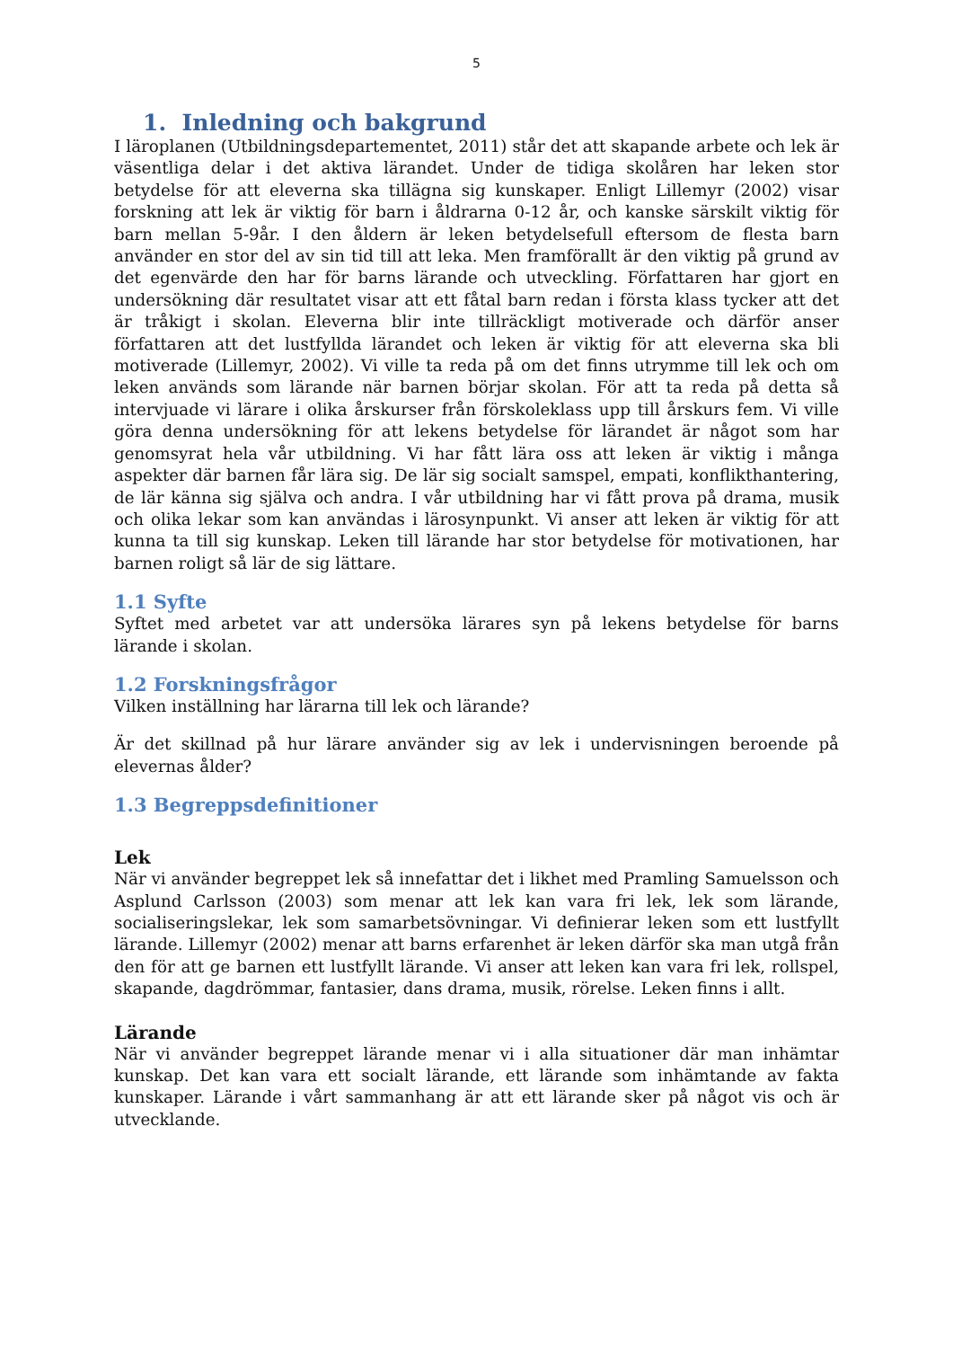5
1. Inledning och bakgrund
I läroplanen (Utbildningsdepartementet, 2011) står det att skapande arbete och lek är väsentliga delar i det aktiva lärandet. Under de tidiga skolåren har leken stor betydelse för att eleverna ska tillägna sig kunskaper. Enligt Lillemyr (2002) visar forskning att lek är viktig för barn i åldrarna 0-12 år, och kanske särskilt viktig för barn mellan 5-9år. I den åldern är leken betydelsefull eftersom de flesta barn använder en stor del av sin tid till att leka. Men framförallt är den viktig på grund av det egenvärde den har för barns lärande och utveckling. Författaren har gjort en undersökning där resultatet visar att ett fåtal barn redan i första klass tycker att det är tråkigt i skolan. Eleverna blir inte tillräckligt motiverade och därför anser författaren att det lustfyllda lärandet och leken är viktig för att eleverna ska bli motiverade (Lillemyr, 2002). Vi ville ta reda på om det finns utrymme till lek och om leken används som lärande när barnen börjar skolan. För att ta reda på detta så intervjuade vi lärare i olika årskurser från förskoleklass upp till årskurs fem. Vi ville göra denna undersökning för att lekens betydelse för lärandet är något som har genomsyrat hela vår utbildning. Vi har fått lära oss att leken är viktig i många aspekter där barnen får lära sig. De lär sig socialt samspel, empati, konflikthantering, de lär känna sig själva och andra. I vår utbildning har vi fått prova på drama, musik och olika lekar som kan användas i lärosynpunkt. Vi anser att leken är viktig för att kunna ta till sig kunskap. Leken till lärande har stor betydelse för motivationen, har barnen roligt så lär de sig lättare.
1.1 Syfte
Syftet med arbetet var att undersöka lärares syn på lekens betydelse för barns lärande i skolan.
1.2 Forskningsfrågor
Vilken inställning har lärarna till lek och lärande?
Är det skillnad på hur lärare använder sig av lek i undervisningen beroende på elevernas ålder?
1.3 Begreppsdefinitioner
Lek
När vi använder begreppet lek så innefattar det i likhet med Pramling Samuelsson och Asplund Carlsson (2003) som menar att lek kan vara fri lek, lek som lärande, socialiseringslekar, lek som samarbetsövningar. Vi definierar leken som ett lustfyllt lärande. Lillemyr (2002) menar att barns erfarenhet är leken därför ska man utgå från den för att ge barnen ett lustfyllt lärande. Vi anser att leken kan vara fri lek, rollspel, skapande, dagdrömmar, fantasier, dans drama, musik, rörelse. Leken finns i allt.
Lärande
När vi använder begreppet lärande menar vi i alla situationer där man inhämtar kunskap. Det kan vara ett socialt lärande, ett lärande som inhämtande av fakta kunskaper. Lärande i vårt sammanhang är att ett lärande sker på något vis och är utvecklande.